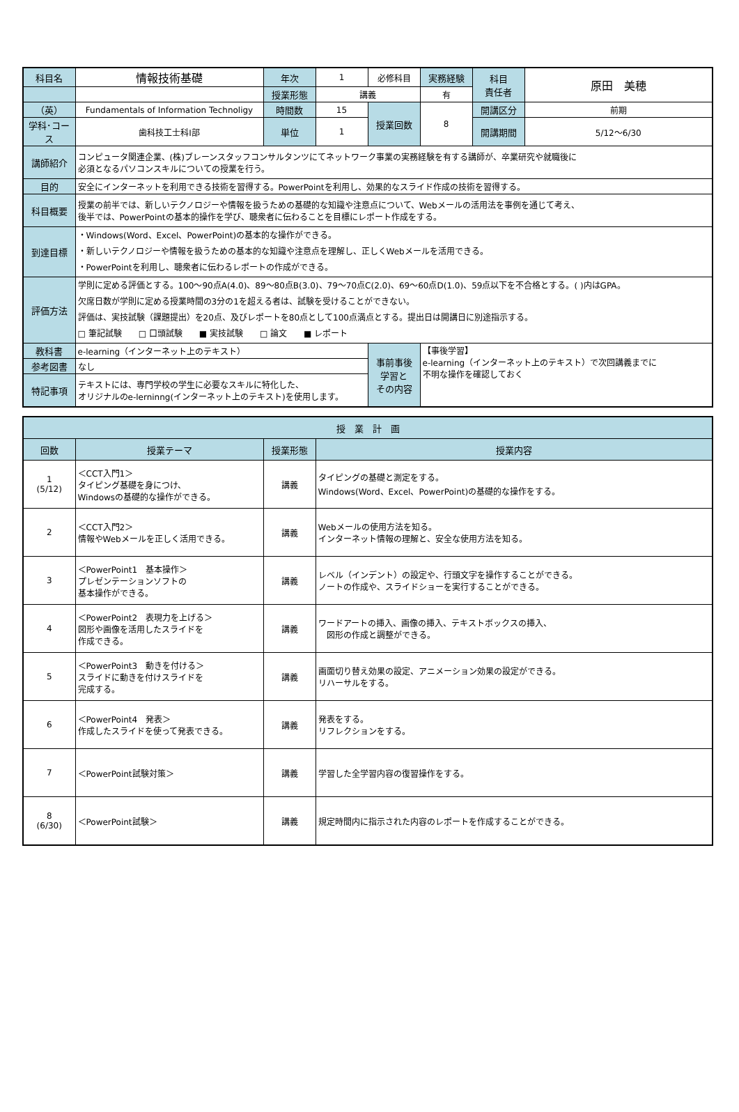| 科目名 | 情報技術基礎 | 年次 | 1 | 必修科目 | 実務経験 | 科目 責任者 | 原田 美穂 |
| | | 授業形態 | 講義 | | 有 | | |
| （英） | Fundamentals of Information Technoligy | 時間数 | 15 | 授業回数 | 8 | 開講区分 | 前期 |
| 学科･コース | 歯科技工士科Ⅰ部 | 単位 | 1 | | | 開講期間 | 5/12～6/30 |
| 講師紹介 | コンピュータ関連企業、(株)ブレーンスタッフコンサルタンツにてネットワーク事業の実務経験を有する講師が、卒業研究や就職後に 必須となるパソコンスキルについての授業を行う。 | | | | | | |
| 目的 | 安全にインターネットを利用できる技術を習得する。PowerPointを利用し、効果的なスライド作成の技術を習得する。 | | | | | | |
| 科目概要 | 授業の前半では、新しいテクノロジーや情報を扱うための基礎的な知識や注意点について、Webメールの活用法を事例を通じて考え、 後半では、PowerPointの基本的操作を学び、聴衆者に伝わることを目標にレポート作成をする。 | | | | | | |
| 到達目標 | ・Windows(Word、Excel、PowerPoint)の基本的な操作ができる。 ・新しいテクノロジーや情報を扱うための基本的な知識や注意点を理解し、正しくWebメールを活用できる。 ・PowerPointを利用し、聴衆者に伝わるレポートの作成ができる。 | | | | | | |
| 評価方法 | 学則に定める評価とする。100～90点A(4.0)、89～80点B(3.0)、79～70点C(2.0)、69～60点D(1.0)、59点以下を不合格とする。( )内はGPA。 欠席日数が学則に定める授業時間の3分の1を超える者は、試験を受けることができない。 評価は、実技試験（課題提出）を20点、及びレポートを80点として100点満点とする。提出日は開講日に別途指示する。 □ 筆記試験 □ 口頭試験 ■ 実技試験 □ 論文 ■ レポート | | | | | | |
| 教科書 | e-learning（インターネット上のテキスト） | | | 事前事後 学習と その内容 | 【事後学習】 e-learning（インターネット上のテキスト）で次回講義までに 不明な操作を確認しておく | | |
| 参考図書 | なし | | | | | | |
| 特記事項 | テキストには、専門学校の学生に必要なスキルに特化した、 オリジナルのe-lerninng(インターネット上のテキスト)を使用します。 | | | | | | |
| 授 業 計 画 | | | |
| --- | --- | --- | --- |
| 回数 | 授業テーマ | 授業形態 | 授業内容 |
| 1 (5/12) | ＜CCT入門1＞ タイピング基礎を身につけ、 Windowsの基礎的な操作ができる。 | 講義 | タイピングの基礎と測定をする。 Windows(Word、Excel、PowerPoint)の基礎的な操作をする。 |
| 2 | ＜CCT入門2＞ 情報やWebメールを正しく活用できる。 | 講義 | Webメールの使用方法を知る。 インターネット情報の理解と、安全な使用方法を知る。 |
| 3 | ＜PowerPoint1 基本操作＞ プレゼンテーションソフトの 基本操作ができる。 | 講義 | レベル（インデント）の設定や、行頭文字を操作することができる。 ノートの作成や、スライドショーを実行することができる。 |
| 4 | ＜PowerPoint2 表現力を上げる＞ 図形や画像を活用したスライドを 作成できる。 | 講義 | ワードアートの挿入、画像の挿入、テキストボックスの挿入、 図形の作成と調整ができる。 |
| 5 | ＜PowerPoint3 動きを付ける＞ スライドに動きを付けスライドを 完成する。 | 講義 | 画面切り替え効果の設定、アニメーション効果の設定ができる。 リハーサルをする。 |
| 6 | ＜PowerPoint4 発表＞ 作成したスライドを使って発表できる。 | 講義 | 発表をする。 リフレクションをする。 |
| 7 | ＜PowerPoint試験対策＞ | 講義 | 学習した全学習内容の復習操作をする。 |
| 8 (6/30) | ＜PowerPoint試験＞ | 講義 | 規定時間内に指示された内容のレポートを作成することができる。 |